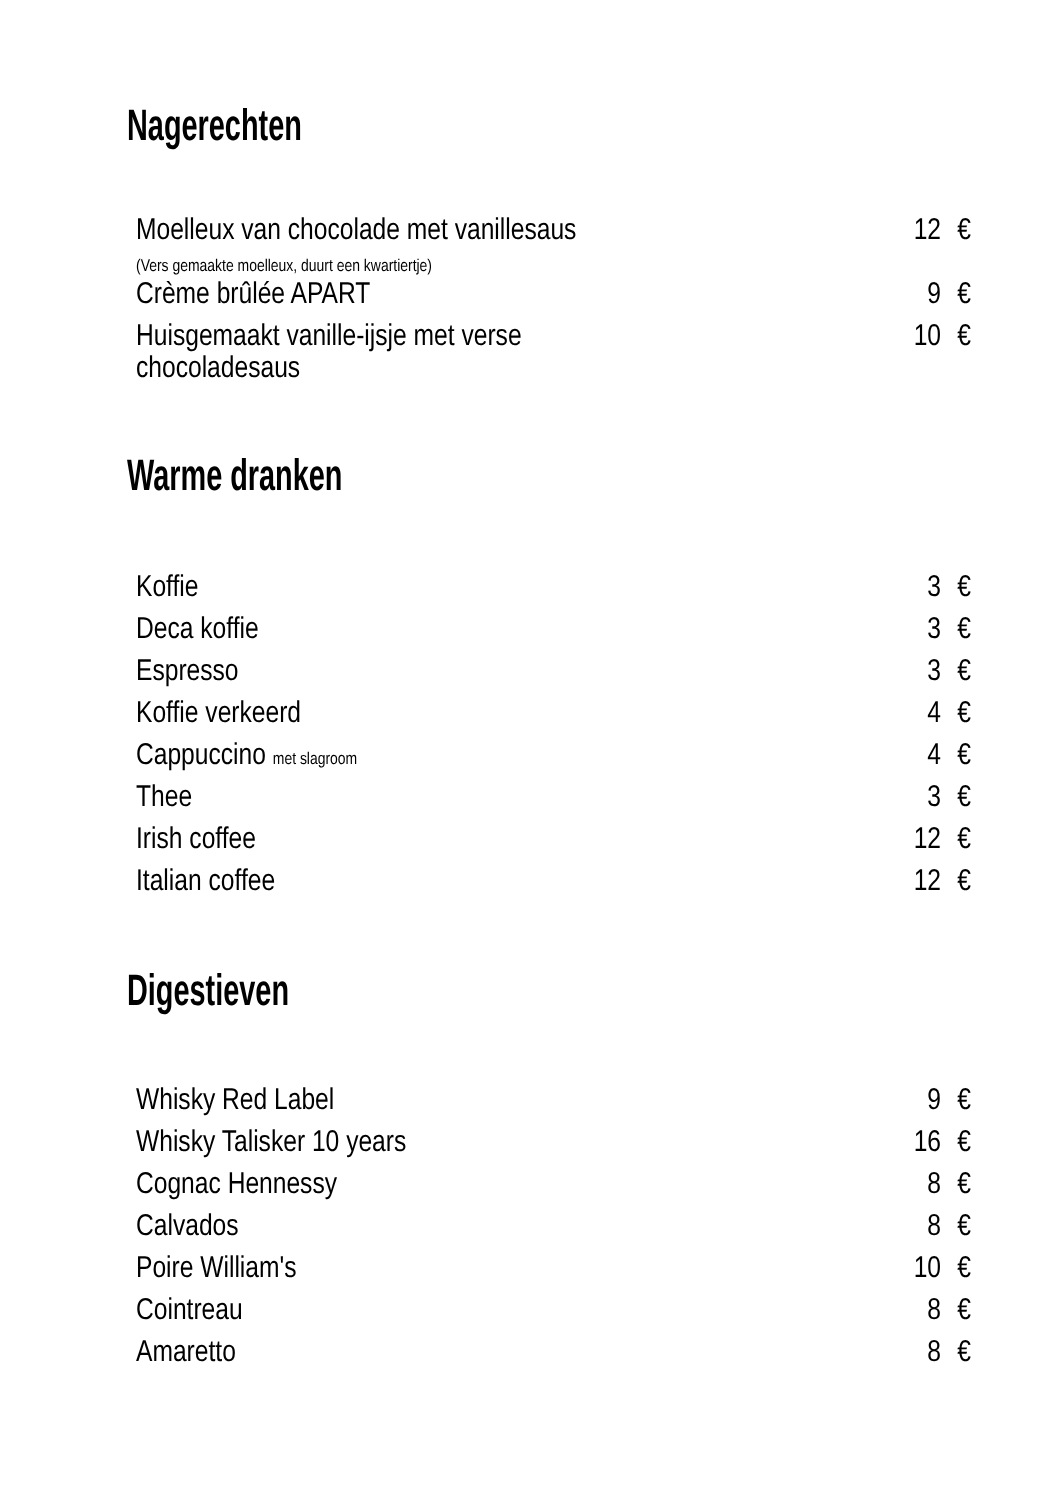Nagerechten
| Moelleux van chocolade met vanillesaus (Vers gemaakte moelleux, duurt een kwartiertje) | 12 | € |
| Crème brûlée APART | 9 | € |
| Huisgemaakt vanille-ijsje met verse chocoladesaus | 10 | € |
Warme dranken
| Koffie | 3 | € |
| Deca koffie | 3 | € |
| Espresso | 3 | € |
| Koffie verkeerd | 4 | € |
| Cappuccino met slagroom | 4 | € |
| Thee | 3 | € |
| Irish coffee | 12 | € |
| Italian coffee | 12 | € |
Digestieven
| Whisky Red Label | 9 | € |
| Whisky Talisker 10 years | 16 | € |
| Cognac Hennessy | 8 | € |
| Calvados | 8 | € |
| Poire William's | 10 | € |
| Cointreau | 8 | € |
| Amaretto | 8 | € |